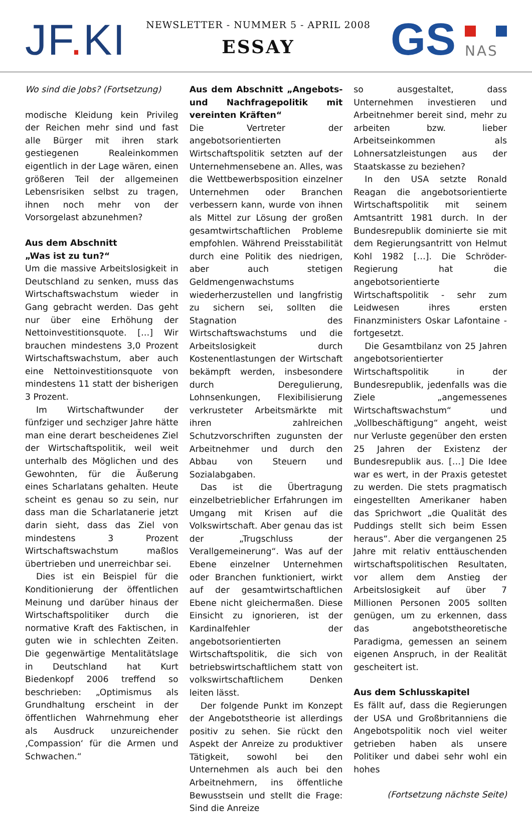JF. KI
NEWSLETTER - NUMMER 5 - APRIL 2008
ESSAY
GS
NAS
Wo sind die Jobs? (Fortsetzung)
modische Kleidung kein Privileg der Reichen mehr sind und fast alle Bürger mit ihren stark gestiegenen Realeinkommen eigentlich in der Lage wären, einen größeren Teil der allgemeinen Lebensrisiken selbst zu tragen, ihnen noch mehr von der Vorsorgelast abzunehmen?
Aus dem Abschnitt
„Was ist zu tun?“
Um die massive Arbeitslosigkeit in Deutschland zu senken, muss das Wirtschaftswachstum wieder in Gang gebracht werden. Das geht nur über eine Erhöhung der Nettoinvestitionsquote. […] Wir brauchen mindestens 3,0 Prozent Wirtschaftswachstum, aber auch eine Nettoinvestitionsquote von mindestens 11 statt der bisherigen 3 Prozent.
Im Wirtschaftwunder der fünfziger und sechziger Jahre hätte man eine derart bescheidenes Ziel der Wirtschaftspolitik, weil weit unterhalb des Möglichen und des Gewohnten, für die Äußerung eines Scharlatans gehalten. Heute scheint es genau so zu sein, nur dass man die Scharlatanerie jetzt darin sieht, dass das Ziel von mindestens 3 Prozent Wirtschaftswachstum maßlos übertrieben und unerreichbar sei.
Dies ist ein Beispiel für die Konditionierung der öffentlichen Meinung und darüber hinaus der Wirtschaftspolitiker durch die normative Kraft des Faktischen, in guten wie in schlechten Zeiten. Die gegenwärtige Mentalitätslage in Deutschland hat Kurt Biedenkopf 2006 treffend so beschrieben: „Optimismus als Grundhaltung erscheint in der öffentlichen Wahrnehmung eher als Ausdruck unzureichender ‚Compassion‘ für die Armen und Schwachen.“
Aus dem Abschnitt „Angebots- und Nachfragepolitik mit vereinten Kräften“
Die Vertreter der angebotsorientierten Wirtschaftspolitik setzten auf der Unternehmensebene an. Alles, was die Wettbewerbsposition einzelner Unternehmen oder Branchen verbessern kann, wurde von ihnen als Mittel zur Lösung der großen gesamtwirtschaftlichen Probleme empfohlen. Während Preisstabilität durch eine Politik des niedrigen, aber auch stetigen Geldmengenwachstums wiederherzustellen und langfristig zu sichern sei, sollten die Stagnation des Wirtschaftswachstums und die Arbeitslosigkeit durch Kostenentlastungen der Wirtschaft bekämpft werden, insbesondere durch Deregulierung, Lohnsenkungen, Flexibilisierung verkrusteter Arbeitsmärkte mit ihren zahlreichen Schutzvorschriften zugunsten der Arbeitnehmer und durch den Abbau von Steuern und Sozialabgaben.
Das ist die Übertragung einzelbetrieblicher Erfahrungen im Umgang mit Krisen auf die Volkswirtschaft. Aber genau das ist der „Trugschluss der Verallgemeinerung“. Was auf der Ebene einzelner Unternehmen oder Branchen funktioniert, wirkt auf der gesamtwirtschaftlichen Ebene nicht gleichermaßen. Diese Einsicht zu ignorieren, ist der Kardinalfehler der angebotsorientierten Wirtschaftspolitik, die sich von betriebswirtschaftlichem statt von volkswirtschaftlichem Denken leiten lässt.
Der folgende Punkt im Konzept der Angebotstheorie ist allerdings positiv zu sehen. Sie rückt den Aspekt der Anreize zu produktiver Tätigkeit, sowohl bei den Unternehmen als auch bei den Arbeitnehmern, ins öffentliche Bewusstsein und stellt die Frage: Sind die Anreize
so ausgestaltet, dass Unternehmen investieren und Arbeitnehmer bereit sind, mehr zu arbeiten bzw. lieber Arbeitseinkommen als Lohnersatzleistungen aus der Staatskasse zu beziehen?
In den USA setzte Ronald Reagan die angebotsorientierte Wirtschaftspolitik mit seinem Amtsantritt 1981 durch. In der Bundesrepublik dominierte sie mit dem Regierungsantritt von Helmut Kohl 1982 […]. Die Schröder-Regierung hat die angebotsorientierte Wirtschaftspolitik - sehr zum Leidwesen ihres ersten Finanzministers Oskar Lafontaine - fortgesetzt.
Die Gesamtbilanz von 25 Jahren angebotsorientierter Wirtschaftspolitik in der Bundesrepublik, jedenfalls was die Ziele „angemessenes Wirtschaftswachstum“ und „Vollbeschäftigung“ angeht, weist nur Verluste gegenüber den ersten 25 Jahren der Existenz der Bundesrepublik aus. […] Die Idee war es wert, in der Praxis getestet zu werden. Die stets pragmatisch eingestellten Amerikaner haben das Sprichwort „die Qualität des Puddings stellt sich beim Essen heraus“. Aber die vergangenen 25 Jahre mit relativ enttäuschenden wirtschaftspolitischen Resultaten, vor allem dem Anstieg der Arbeitslosigkeit auf über 7 Millionen Personen 2005 sollten genügen, um zu erkennen, dass das angebotstheoretische Paradigma, gemessen an seinem eigenen Anspruch, in der Realität gescheitert ist.
Aus dem Schlusskapitel
Es fällt auf, dass die Regierungen der USA und Großbritanniens die Angebotspolitik noch viel weiter getrieben haben als unsere Politiker und dabei sehr wohl ein hohes
(Fortsetzung nächste Seite)